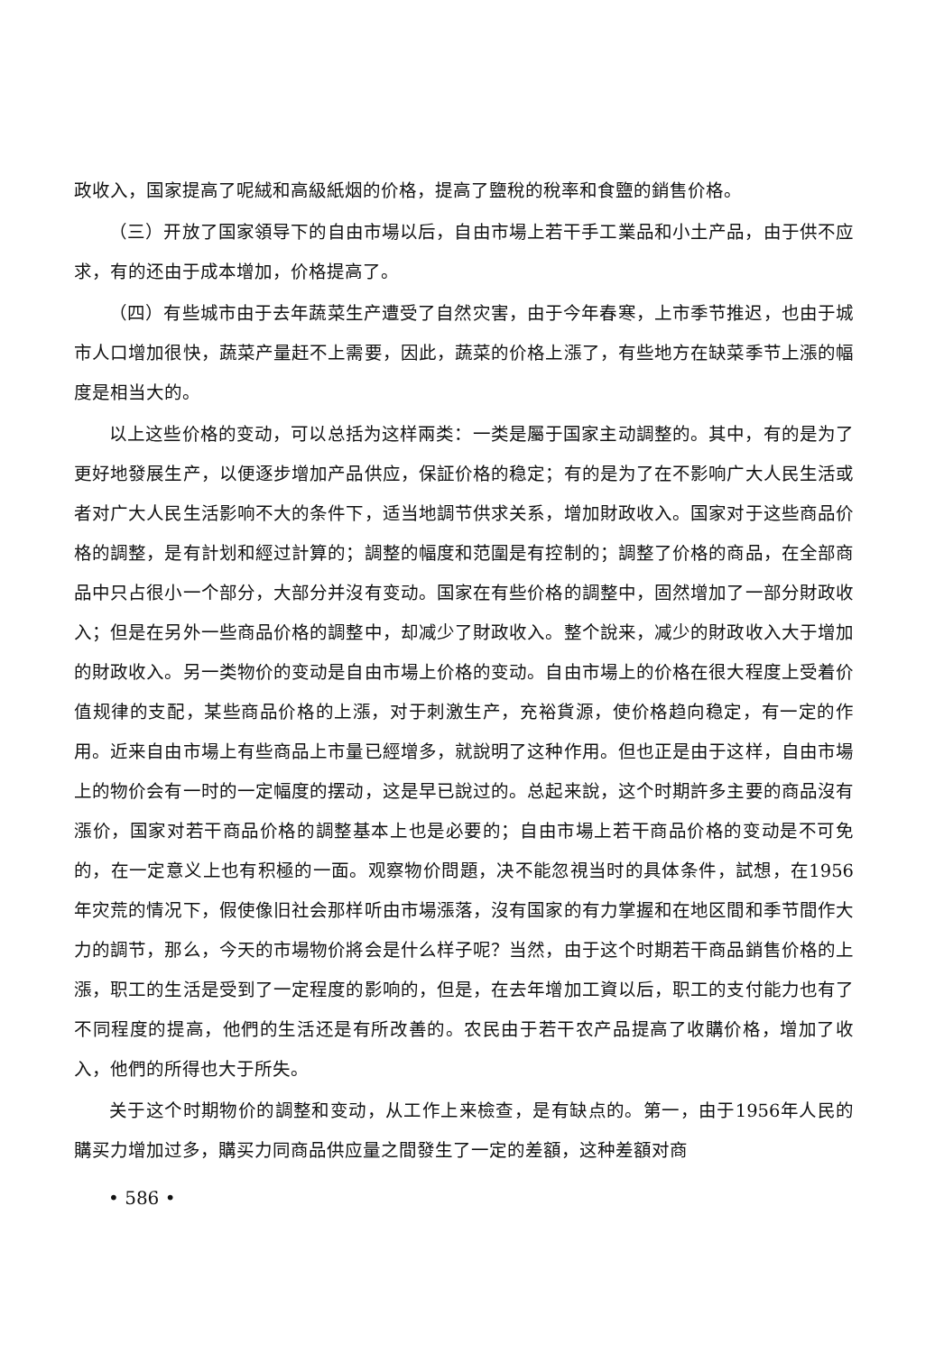政收入，国家提高了呢絨和高級紙烟的价格，提高了鹽稅的稅率和食鹽的銷售价格。
（三）开放了国家領导下的自由市場以后，自由市場上若干手工業品和小土产品，由于供不应求，有的还由于成本增加，价格提高了。
（四）有些城市由于去年蔬菜生产遭受了自然灾害，由于今年春寒，上市季节推迟，也由于城市人口增加很快，蔬菜产量赶不上需要，因此，蔬菜的价格上漲了，有些地方在缺菜季节上漲的幅度是相当大的。
以上这些价格的变动，可以总括为这样兩类：一类是屬于国家主动調整的。其中，有的是为了更好地發展生产，以便逐步增加产品供应，保証价格的稳定；有的是为了在不影响广大人民生活或者对广大人民生活影响不大的条件下，适当地調节供求关系，增加財政收入。国家对于这些商品价格的調整，是有計划和經过計算的；調整的幅度和范圍是有控制的；調整了价格的商品，在全部商品中只占很小一个部分，大部分并沒有变动。国家在有些价格的調整中，固然增加了一部分財政收入；但是在另外一些商品价格的調整中，却减少了財政收入。整个說来，减少的財政收入大于增加的財政收入。另一类物价的变动是自由市場上价格的变动。自由市場上的价格在很大程度上受着价值规律的支配，某些商品价格的上漲，对于刺激生产，充裕貨源，使价格趋向稳定，有一定的作用。近来自由市場上有些商品上市量已經增多，就說明了这种作用。但也正是由于这样，自由市場上的物价会有一时的一定幅度的摆动，这是早已說过的。总起来說，这个时期許多主要的商品沒有漲价，国家对若干商品价格的調整基本上也是必要的；自由市場上若干商品价格的变动是不可免的，在一定意义上也有积極的一面。观察物价問題，决不能忽視当时的具体条件，試想，在1956年灾荒的情况下，假使像旧社会那样听由市場漲落，沒有国家的有力掌握和在地区間和季节間作大力的調节，那么，今天的市場物价將会是什么样子呢？当然，由于这个时期若干商品銷售价格的上漲，职工的生活是受到了一定程度的影响的，但是，在去年增加工資以后，职工的支付能力也有了不同程度的提高，他們的生活还是有所改善的。农民由于若干农产品提高了收購价格，增加了收入，他們的所得也大于所失。
关于这个时期物价的調整和变动，从工作上来檢查，是有缺点的。第一，由于1956年人民的購买力增加过多，購买力同商品供应量之間發生了一定的差額，这种差額对商
• 586 •